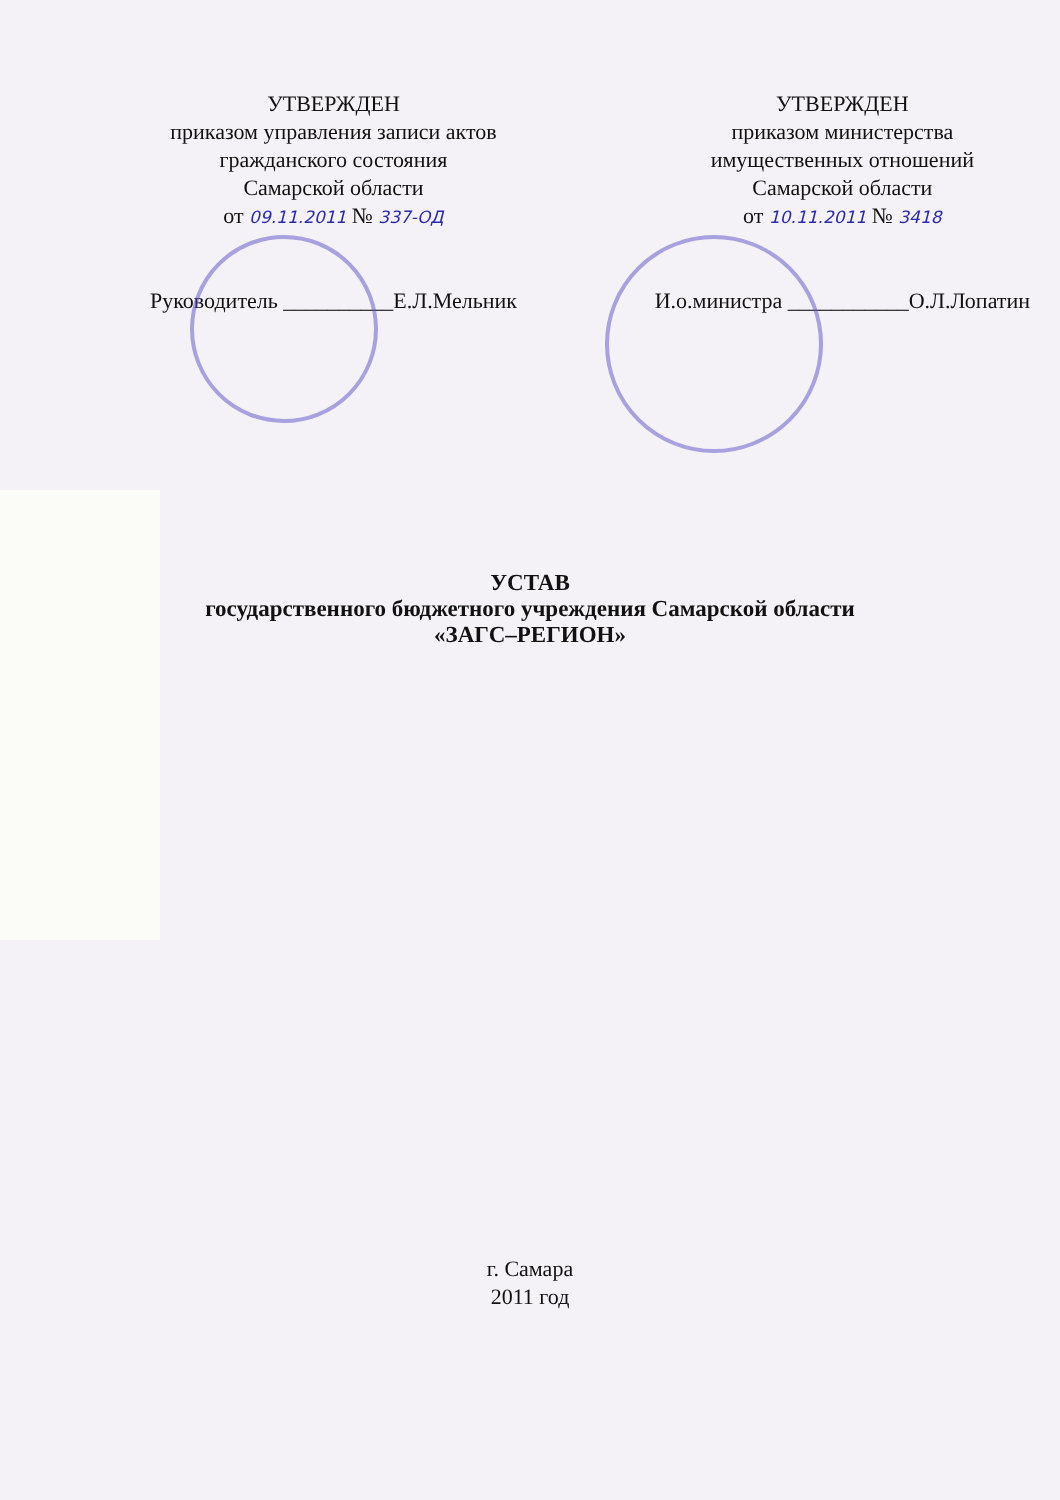УТВЕРЖДЕН
приказом управления записи актов
гражданского состояния
Самарской области
от 09.11.2011 № 337-ОД
Руководитель __________Е.Л.Мельник
УТВЕРЖДЕН
приказом министерства
имущественных отношений
Самарской области
от 10.11.2011 № 3418
И.о.министра ___________О.Л.Лопатин
УСТАВ
государственного бюджетного учреждения Самарской области
«ЗАГС–РЕГИОН»
г. Самара
2011 год